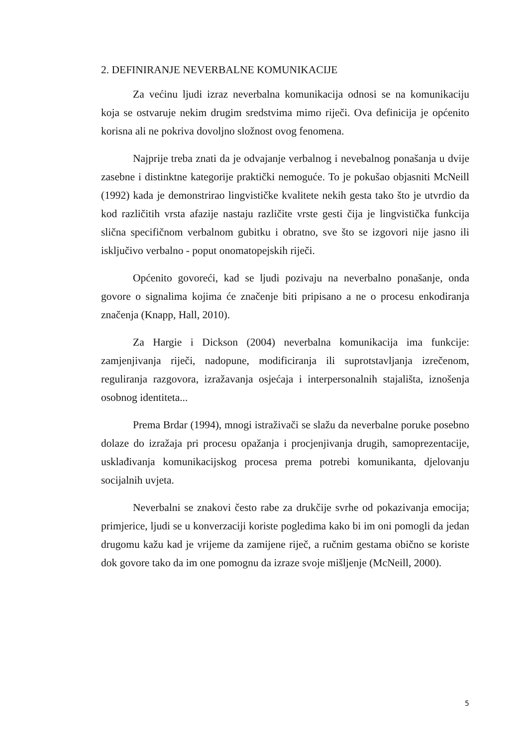2. DEFINIRANJE NEVERBALNE KOMUNIKACIJE
Za većinu ljudi izraz neverbalna komunikacija odnosi se na komunikaciju koja se ostvaruje nekim drugim sredstvima mimo riječi. Ova definicija je općenito korisna ali ne pokriva dovoljno složnost ovog fenomena.
Najprije treba znati da je odvajanje verbalnog i nevebalnog ponašanja u dvije zasebne i distinktne kategorije praktički nemoguće. To je pokušao objasniti McNeill (1992) kada je demonstrirao lingvističke kvalitete nekih gesta tako što je utvrdio da kod različitih vrsta afazije nastaju različite vrste gesti čija je lingvistička funkcija slična specifičnom verbalnom gubitku i obratno, sve što se izgovori nije jasno ili isključivo verbalno - poput onomatopejskih riječi.
Općenito govoreći, kad se ljudi pozivaju na neverbalno ponašanje, onda govore o signalima kojima će značenje biti pripisano a ne o procesu enkodiranja značenja (Knapp, Hall, 2010).
Za Hargie i Dickson (2004) neverbalna komunikacija ima funkcije: zamjenjivanja riječi, nadopune, modificiranja ili suprotstavljanja izrečenom, reguliranja razgovora, izražavanja osjećaja i interpersonalnih stajališta, iznošenja osobnog identiteta...
Prema Brdar (1994), mnogi istraživači se slažu da neverbalne poruke posebno dolaze do izražaja pri procesu opažanja i procjenjivanja drugih, samoprezentacije, usklađivanja komunikacijskog procesa prema potrebi komunikanta, djelovanju socijalnih uvjeta.
Neverbalni se znakovi često rabe za drukčije svrhe od pokazivanja emocija; primjerice, ljudi se u konverzaciji koriste pogledima kako bi im oni pomogli da jedan drugomu kažu kad je vrijeme da zamijene riječ, a ručnim gestama obično se koriste dok govore tako da im one pomognu da izraze svoje mišljenje (McNeill, 2000).
5